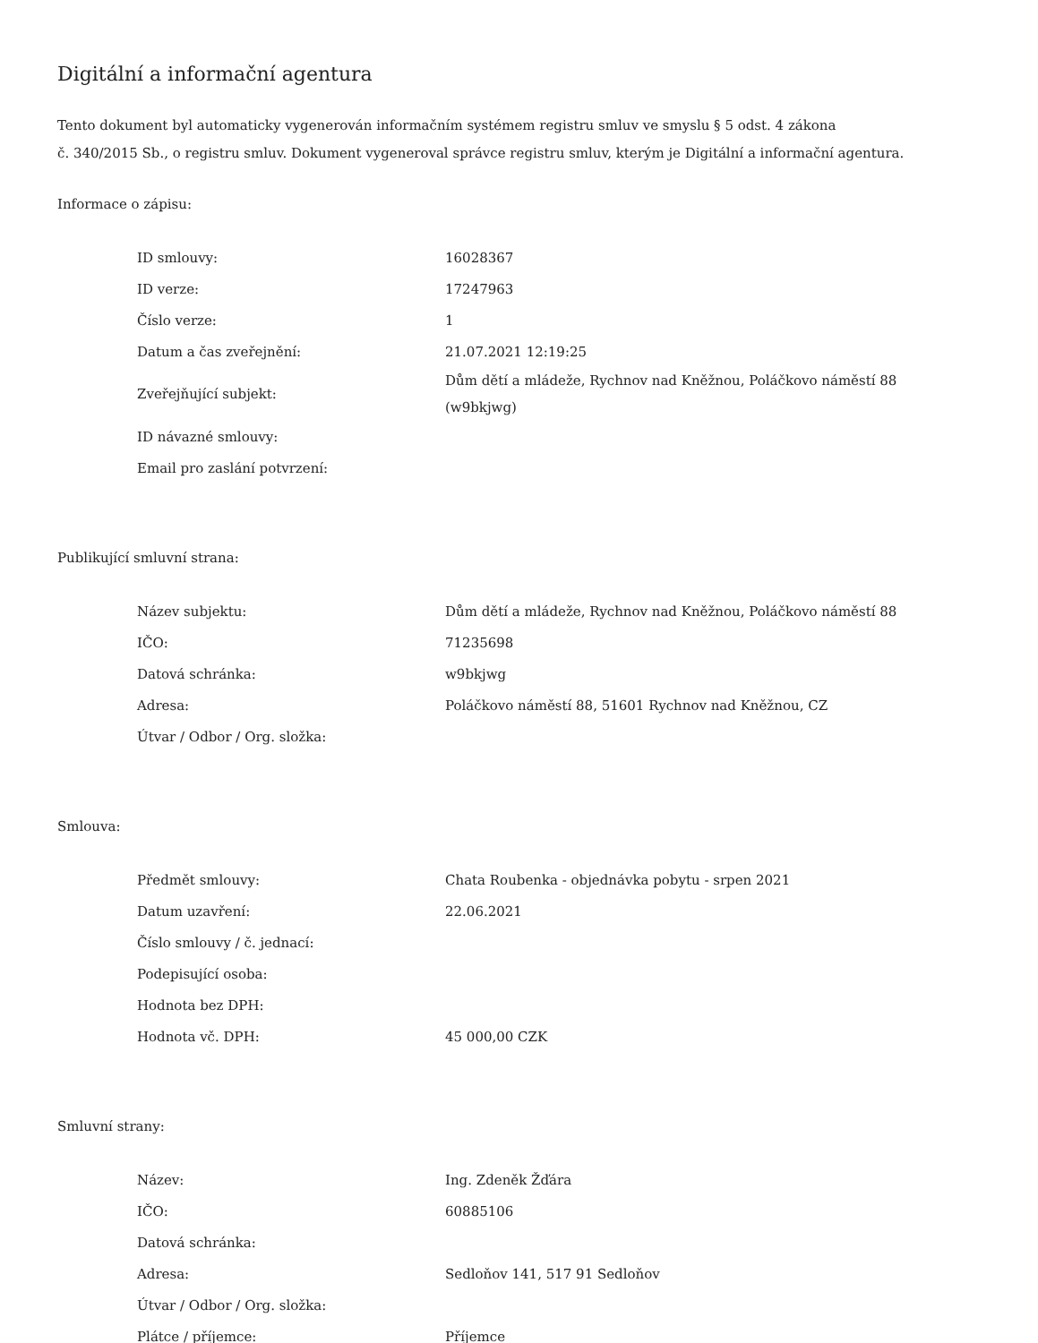Digitální a informační agentura
Tento dokument byl automaticky vygenerován informačním systémem registru smluv ve smyslu § 5 odst. 4 zákona
č. 340/2015 Sb., o registru smluv. Dokument vygeneroval správce registru smluv, kterým je Digitální a informační agentura.
Informace o zápisu:
| ID smlouvy: | 16028367 |
| ID verze: | 17247963 |
| Číslo verze: | 1 |
| Datum a čas zveřejnění: | 21.07.2021 12:19:25 |
| Zveřejňující subjekt: | Dům dětí a mládeže, Rychnov nad Kněžnou, Poláčkovo náměstí 88 (w9bkjwg) |
| ID návazné smlouvy: | |
| Email pro zaslání potvrzení: | |
Publikující smluvní strana:
| Název subjektu: | Dům dětí a mládeže, Rychnov nad Kněžnou, Poláčkovo náměstí 88 |
| IČO: | 71235698 |
| Datová schránka: | w9bkjwg |
| Adresa: | Poláčkovo náměstí 88, 51601 Rychnov nad Kněžnou, CZ |
| Útvar / Odbor / Org. složka: | |
Smlouva:
| Předmět smlouvy: | Chata Roubenka - objednávka pobytu - srpen 2021 |
| Datum uzavření: | 22.06.2021 |
| Číslo smlouvy / č. jednací: | |
| Podepisující osoba: | |
| Hodnota bez DPH: | |
| Hodnota vč. DPH: | 45 000,00 CZK |
Smluvní strany:
| Název: | Ing. Zdeněk Žďára |
| IČO: | 60885106 |
| Datová schránka: | |
| Adresa: | Sedloňov 141, 517 91 Sedloňov |
| Útvar / Odbor / Org. složka: | |
| Plátce / příjemce: | Příjemce |